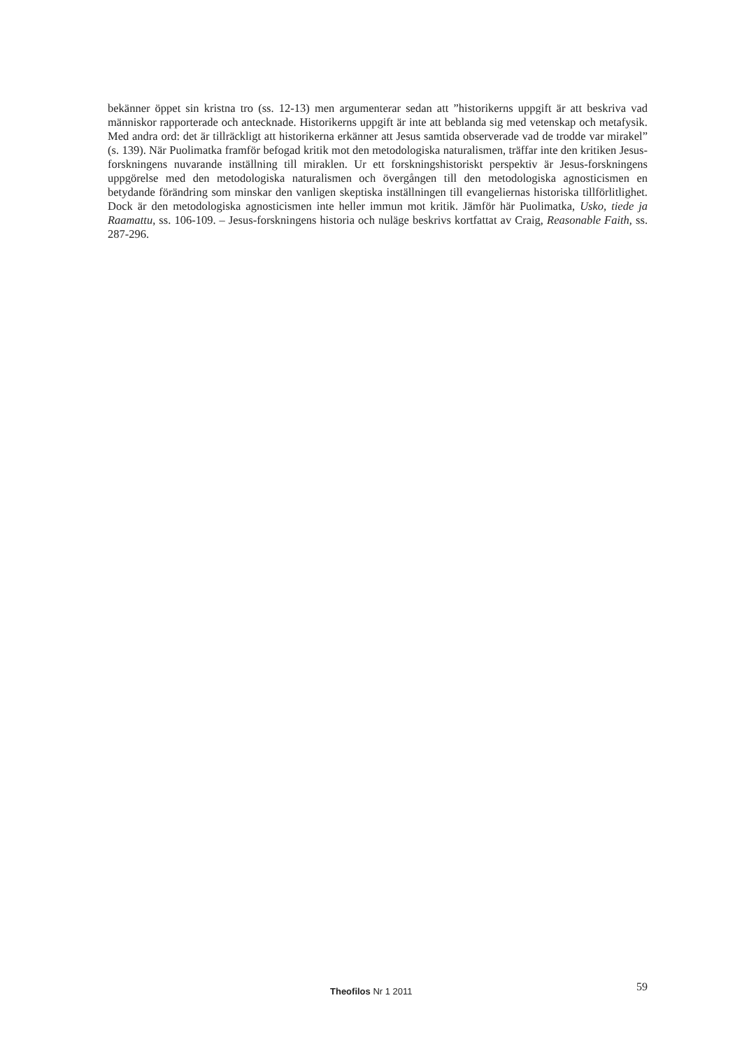bekänner öppet sin kristna tro (ss. 12-13) men argumenterar sedan att ”historikerns uppgift är att beskriva vad människor rapporterade och antecknade. Historikerns uppgift är inte att beblanda sig med vetenskap och metafysik. Med andra ord: det är tillräckligt att historikerna erkänner att Jesus samtida observerade vad de trodde var mirakel” (s. 139). När Puolimatka framför befogad kritik mot den metodologiska naturalismen, träffar inte den kritiken Jesus-forskningens nuvarande inställning till miraklen. Ur ett forskningshistoriskt perspektiv är Jesus-forskningens uppgörelse med den metodologiska naturalismen och övergången till den metodologiska agnosticismen en betydande förändring som minskar den vanligen skeptiska inställningen till evangeliernas historiska tillförlitlighet. Dock är den metodologiska agnosticismen inte heller immun mot kritik. Jämför här Puolimatka, Usko, tiede ja Raamattu, ss. 106-109. – Jesus-forskningens historia och nuläge beskrivs kortfattat av Craig, Reasonable Faith, ss. 287-296.
Theofilos Nr 1 2011 59